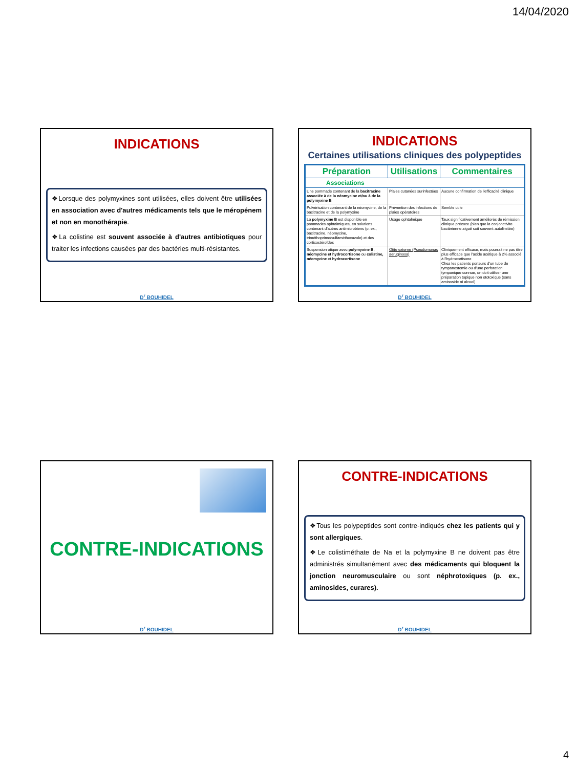14/04/2020
INDICATIONS
❖Lorsque des polymyxines sont utilisées, elles doivent être utilisées en association avec d'autres médicaments tels que le méropénem et non en monothérapie.
❖La colistine est souvent associée à d'autres antibiotiques pour traiter les infections causées par des bactéries multi-résistantes.
D<sup>r</sup> BOUHIDEL
INDICATIONS
Certaines utilisations cliniques des polypeptides
| Préparation | Utilisations | Commentaires |
| --- | --- | --- |
| Associations | | |
| Une pommade contenant de la bacitracine associée à de la néomycine et/ou à de la polymyxine B | Plaies cutanées surinfectées | Aucune confirmation de l'efficacité clinique |
| Pulvérisation contenant de la néomycine, de la bacitracine et de la polymyxine | Prévention des infections de plaies opératoires | Semble utile |
| La polymyxine B est disponible en pommades ophtalmiques, en solutions contenant d'autres antimicrobiens (p. ex., bacitracine, néomycine, triméthoprime/sulfaméthoxazole) et des corticostéroïdes | Usage ophtalmique | Taux significativement améliorés de rémission clinique précoce (bien que la conjonctivite bactérienne aiguë soit souvent autolimitée) |
| Suspension otique avec polymyxine B, néomycine et hydrocortisone ou colistine, néomycine et hydrocortisone | Otite externe (Pseudomonas aeruginosa) | Cliniquement efficace, mais pourrait ne pas être plus efficace que l'acide acétique à 2% associé à l'hydrocortisone Chez les patients porteurs d'un tube de tympanostomie ou d'une perforation tympanique connue, on doit utiliser une préparation topique non ototoxique (sans aminoside ni alcool) |
D<sup>r</sup> BOUHIDEL
CONTRE-INDICATIONS
D<sup>r</sup> BOUHIDEL
CONTRE-INDICATIONS
❖Tous les polypeptides sont contre-indiqués chez les patients qui y sont allergiques.
❖Le colistiméthate de Na et la polymyxine B ne doivent pas être administrés simultanément avec des médicaments qui bloquent la jonction neuromusculaire ou sont néphrotoxiques (p. ex., aminosides, curares).
D<sup>r</sup> BOUHIDEL
4